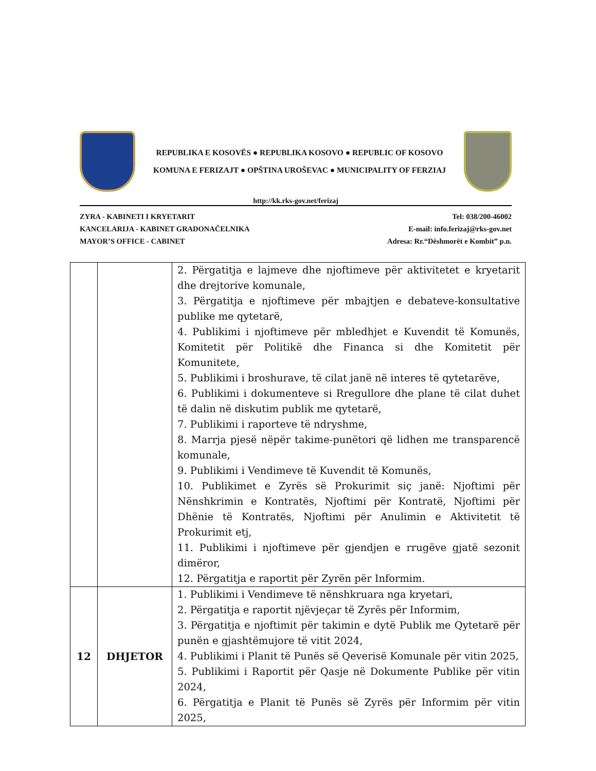REPUBLIKA E KOSOVËS ● REPUBLIKA KOSOVO ● REPUBLIC OF KOSOVO
KOMUNA E FERIZAJT ● OPŠTINA UROŠEVAC ● MUNICIPALITY OF FERZIAJ
http://kk.rks-gov.net/ferizaj
ZYRA - KABINETI I KRYETARIT
KANCELARIJA - KABINET GRADONAČELNIKA
MAYOR’S OFFICE - CABINET
Tel: 038/200-46002
E-mail: info.ferizaj@rks-gov.net
Adresa: Rr.“Dëshmorët e Kombit” p.n.
| | | 2. Përgatitja e lajmeve dhe njoftimeve për aktivitetet e kryetarit dhe drejtorive komunale, 3. Përgatitja e njoftimeve për mbajtjen e debateve-konsultative publike me qytetarë, 4. Publikimi i njoftimeve për mbledhjet e Kuvendit të Komunës, Komitetit për Politikë dhe Financa si dhe Komitetit për Komunitete, 5. Publikimi i broshurave, të cilat janë në interes të qytetarëve, 6. Publikimi i dokumenteve si Rregullore dhe plane të cilat duhet të dalin në diskutim publik me qytetarë, 7. Publikimi i raporteve të ndryshme, 8. Marrja pjesë nëpër takime-punëtori që lidhen me transparencë komunale, 9. Publikimi i Vendimeve të Kuvendit të Komunës, 10. Publikimet e Zyrës së Prokurimit siç janë: Njoftimi për Nënshkrimin e Kontratës, Njoftimi për Kontratë, Njoftimi për Dhënie të Kontratës, Njoftimi për Anulimin e Aktivitetit të Prokurimit etj, 11. Publikimi i njoftimeve për gjendjen e rrugëve gjatë sezonit dimëror, 12. Përgatitja e raportit për Zyrën për Informim. |
| 12 | DHJETOR | 1. Publikimi i Vendimeve të nënshkruara nga kryetari, 2. Përgatitja e raportit njëvjeçar të Zyrës për Informim, 3. Përgatitja e njoftimit për takimin e dytë Publik me Qytetarë për punën e gjashtëmujore të vitit 2024, 4. Publikimi i Planit të Punës së Qeverisë Komunale për vitin 2025, 5. Publikimi i Raportit për Qasje në Dokumente Publike për vitin 2024, 6. Përgatitja e Planit të Punës së Zyrës për Informim për vitin 2025, |